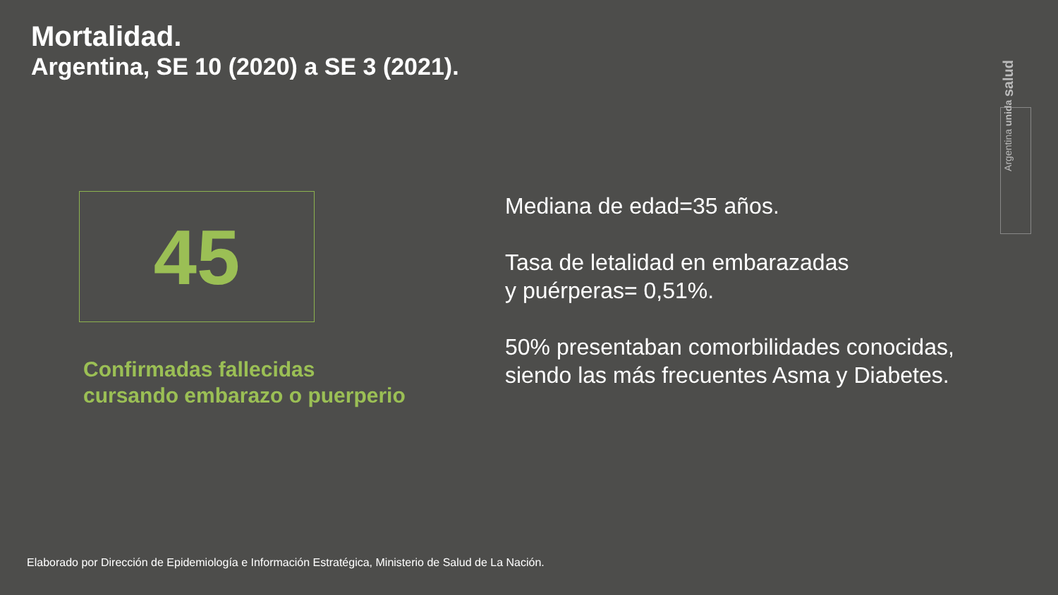Mortalidad.
Argentina, SE 10 (2020) a SE 3 (2021).
45
Confirmadas fallecidas
cursando embarazo o puerperio
Mediana de edad=35 años.
Tasa de letalidad en embarazadas
y puérperas= 0,51%.
50% presentaban comorbilidades conocidas,
siendo las más frecuentes Asma y Diabetes.
Argentina unida salud
Elaborado por Dirección de Epidemiología e Información Estratégica, Ministerio de Salud de La Nación.